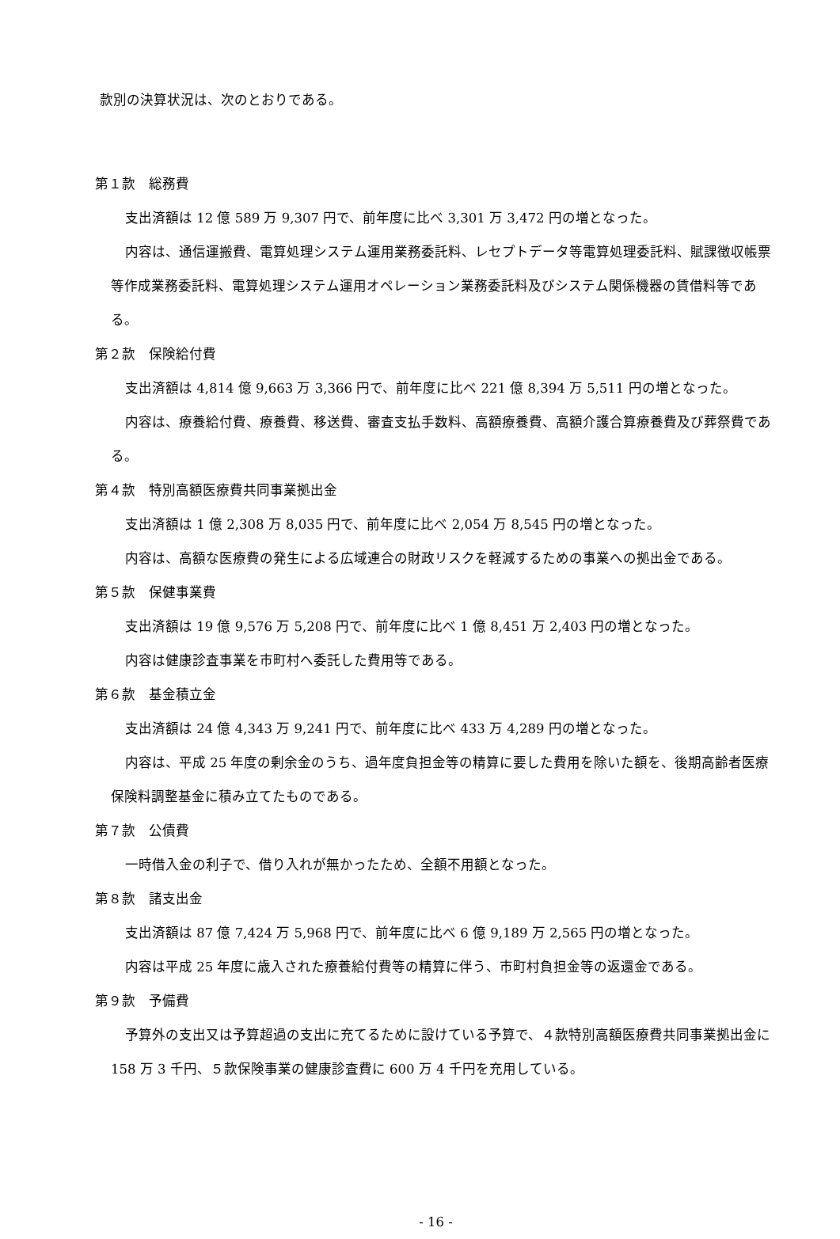款別の決算状況は、次のとおりである。
第１款　総務費
支出済額は 12 億 589 万 9,307 円で、前年度に比べ 3,301 万 3,472 円の増となった。
内容は、通信運搬費、電算処理システム運用業務委託料、レセプトデータ等電算処理委託料、賦課徴収帳票等作成業務委託料、電算処理システム運用オペレーション業務委託料及びシステム関係機器の賃借料等である。
第２款　保険給付費
支出済額は 4,814 億 9,663 万 3,366 円で、前年度に比べ 221 億 8,394 万 5,511 円の増となった。
内容は、療養給付費、療養費、移送費、審査支払手数料、高額療養費、高額介護合算療養費及び葬祭費である。
第４款　特別高額医療費共同事業拠出金
支出済額は 1 億 2,308 万 8,035 円で、前年度に比べ 2,054 万 8,545 円の増となった。
内容は、高額な医療費の発生による広域連合の財政リスクを軽減するための事業への拠出金である。
第５款　保健事業費
支出済額は 19 億 9,576 万 5,208 円で、前年度に比べ 1 億 8,451 万 2,403 円の増となった。
内容は健康診査事業を市町村へ委託した費用等である。
第６款　基金積立金
支出済額は 24 億 4,343 万 9,241 円で、前年度に比べ 433 万 4,289 円の増となった。
内容は、平成 25 年度の剰余金のうち、過年度負担金等の精算に要した費用を除いた額を、後期高齢者医療保険料調整基金に積み立てたものである。
第７款　公債費
一時借入金の利子で、借り入れが無かったため、全額不用額となった。
第８款　諸支出金
支出済額は 87 億 7,424 万 5,968 円で、前年度に比べ 6 億 9,189 万 2,565 円の増となった。
内容は平成 25 年度に歳入された療養給付費等の精算に伴う、市町村負担金等の返還金である。
第９款　予備費
予算外の支出又は予算超過の支出に充てるために設けている予算で、４款特別高額医療費共同事業拠出金に 158 万 3 千円、５款保険事業の健康診査費に 600 万 4 千円を充用している。
- 16 -